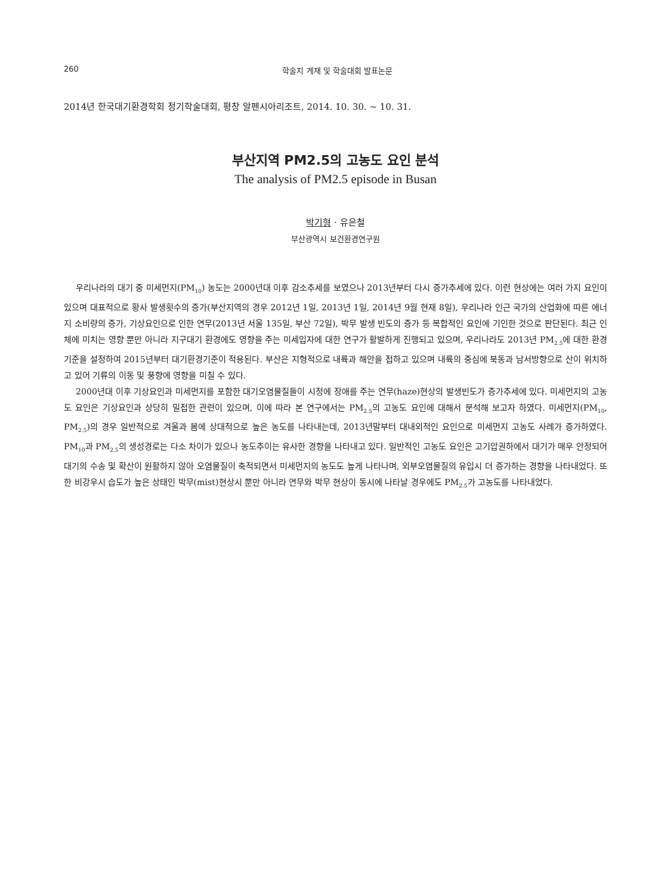260 학술지 게재 및 학술대회 발표논문
2014년 한국대기환경학회 정기학술대회, 평창 알펜시아리조트, 2014. 10. 30. ~ 10. 31.
부산지역 PM2.5의 고농도 요인 분석
The analysis of PM2.5 episode in Busan
박기형 · 유은철
부산광역시 보건환경연구원
우리나라의 대기 중 미세먼지(PM<sub>10</sub>) 농도는 2000년대 이후 감소추세를 보였으나 2013년부터 다시 증가추세에 있다. 이런 현상에는 여러 가지 요인이 있으며 대표적으로 황사 발생횟수의 증가(부산지역의 경우 2012년 1일, 2013년 1일, 2014년 9월 현재 8일), 우리나라 인근 국가의 산업화에 따른 에너지 소비량의 증가, 기상요인으로 인한 연무(2013년 서울 135일, 부산 72일), 박무 발생 빈도의 증가 등 복합적인 요인에 기인한 것으로 판단된다. 최근 인체에 미치는 영향 뿐만 아니라 지구대기 환경에도 영향을 주는 미세입자에 대한 연구가 활발하게 진행되고 있으며, 우리나라도 2013년 PM<sub>2.5</sub>에 대한 환경기준을 설정하여 2015년부터 대기환경기준이 적용된다. 부산은 지형적으로 내륙과 해안을 접하고 있으며 내륙의 중심에 북동과 남서방향으로 산이 위치하고 있어 기류의 이동 및 풍향에 영향을 미칠 수 있다.
2000년대 이후 기상요인과 미세먼지를 포함한 대기오염물질들이 시정에 장애를 주는 연무(haze)현상의 발생빈도가 증가추세에 있다. 미세먼지의 고농도 요인은 기상요인과 상당히 밀접한 관련이 있으며, 이에 따라 본 연구에서는 PM<sub>2.5</sub>의 고농도 요인에 대해서 분석해 보고자 하였다. 미세먼지(PM<sub>10</sub>, PM<sub>2.5</sub>)의 경우 일반적으로 겨울과 봄에 상대적으로 높은 농도를 나타내는데, 2013년말부터 대내외적인 요인으로 미세먼지 고농도 사례가 증가하였다. PM<sub>10</sub>과 PM<sub>2.5</sub>의 생성경로는 다소 차이가 있으나 농도추이는 유사한 경향을 나타내고 있다. 일반적인 고농도 요인은 고기압권하에서 대기가 매우 안정되어 대기의 수송 및 확산이 원활하지 않아 오염물질이 축적되면서 미세먼지의 농도도 높게 나타나며, 외부오염물질의 유입시 더 증가하는 경향을 나타내었다. 또한 비강우시 습도가 높은 상태인 박무(mist)현상시 뿐만 아니라 연무와 박무 현상이 동시에 나타날 경우에도 PM<sub>2.5</sub>가 고농도를 나타내었다.